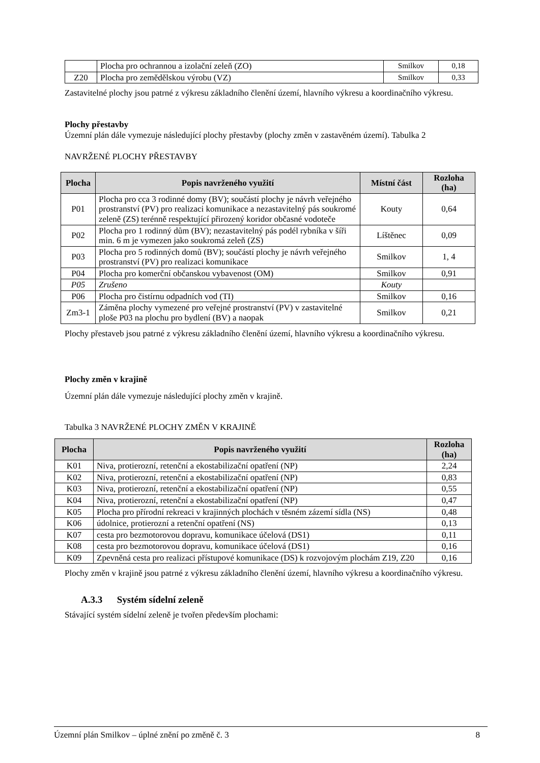| | Plocha pro ochrannou a izolační zeleň (ZO) | Smilkov | 0,18 |
| Z20 | Plocha pro zemědělskou výrobu (VZ) | Smilkov | 0,33 |
Zastavitelné plochy jsou patrné z výkresu základního členění území, hlavního výkresu a koordinačního výkresu.
Plochy přestavby
Územní plán dále vymezuje následující plochy přestavby (plochy změn v zastavěném území). Tabulka 2
NAVRŽENÉ PLOCHY PŘESTAVBY
| Plocha | Popis navrženého využití | Místní část | Rozloha (ha) |
| --- | --- | --- | --- |
| P01 | Plocha pro cca 3 rodinné domy (BV); součástí plochy je návrh veřejného prostranství (PV) pro realizaci komunikace a nezastavitelný pás soukromé zeleně (ZS) terénně respektující přirozený koridor občasné vodoteče | Kouty | 0,64 |
| P02 | Plocha pro 1 rodinný dům (BV); nezastavitelný pás podél rybníka v šíři min. 6 m je vymezen jako soukromá zeleň (ZS) | Líštěnec | 0,09 |
| P03 | Plocha pro 5 rodinných domů (BV); součástí plochy je návrh veřejného prostranství (PV) pro realizaci komunikace | Smilkov | 1, 4 |
| P04 | Plocha pro komerční občanskou vybavenost (OM) | Smilkov | 0,91 |
| P05 | Zrušeno | Kouty | |
| P06 | Plocha pro čistírnu odpadních vod (TI) | Smilkov | 0,16 |
| Zm3-1 | Záměna plochy vymezené pro veřejné prostranství (PV) v zastavitelné ploše P03 na plochu pro bydlení (BV) a naopak | Smilkov | 0,21 |
Plochy přestaveb jsou patrné z výkresu základního členění území, hlavního výkresu a koordinačního výkresu.
Plochy změn v krajině
Územní plán dále vymezuje následující plochy změn v krajině.
Tabulka 3 NAVRŽENÉ PLOCHY ZMĚN V KRAJINĚ
| Plocha | Popis navrženého využití | Rozloha (ha) |
| --- | --- | --- |
| K01 | Niva, protierozní, retenční a ekostabilizační opatření (NP) | 2,24 |
| K02 | Niva, protierozní, retenční a ekostabilizační opatření (NP) | 0,83 |
| K03 | Niva, protierozní, retenční a ekostabilizační opatření (NP) | 0,55 |
| K04 | Niva, protierozní, retenční a ekostabilizační opatření (NP) | 0,47 |
| K05 | Plocha pro přírodní rekreaci v krajinných plochách v těsném zázemí sídla (NS) | 0,48 |
| K06 | údolnice, protierozní a retenční opatření (NS) | 0,13 |
| K07 | cesta pro bezmotorovou dopravu, komunikace účelová (DS1) | 0,11 |
| K08 | cesta pro bezmotorovou dopravu, komunikace účelová (DS1) | 0,16 |
| K09 | Zpevněná cesta pro realizaci přístupové komunikace (DS) k rozvojovým plochám Z19, Z20 | 0,16 |
Plochy změn v krajině jsou patrné z výkresu základního členění území, hlavního výkresu a koordinačního výkresu.
A.3.3 Systém sídelní zeleně
Stávající systém sídelní zeleně je tvořen především plochami:
Územní plán Smilkov – úplné znění po změně č. 3 8